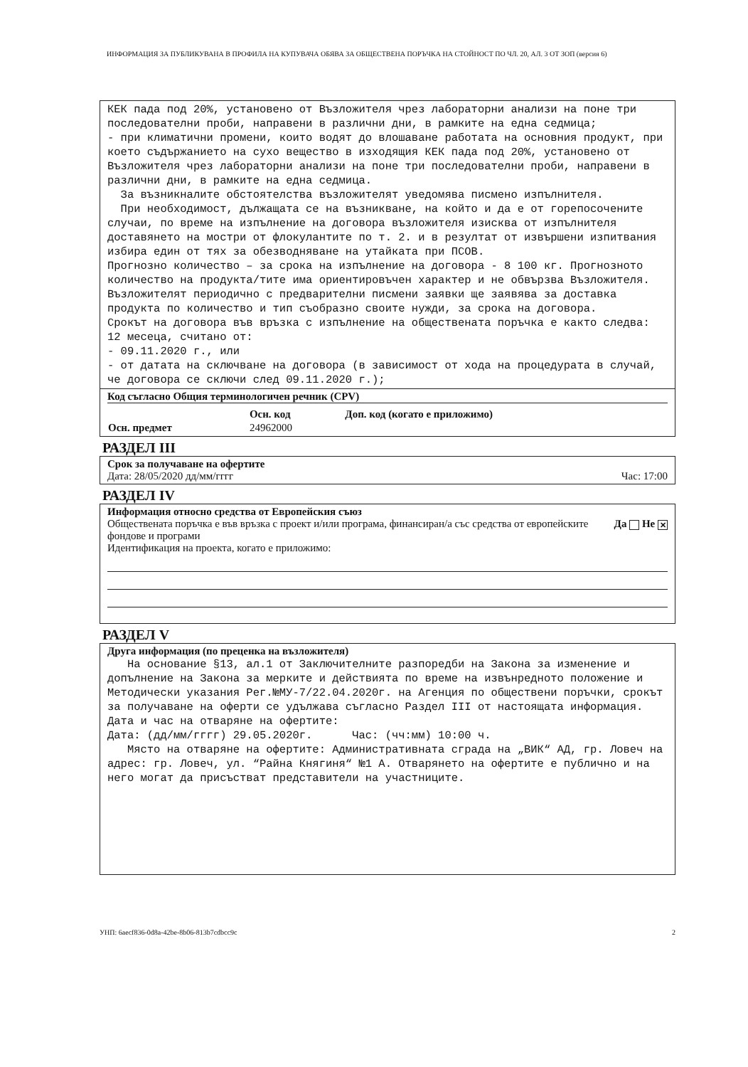ИНФОРМАЦИЯ ЗА ПУБЛИКУВАНА В ПРОФИЛА НА КУПУВАЧА ОБЯВА ЗА ОБЩЕСТВЕНА ПОРЪЧКА НА СТОЙНОСТ ПО ЧЛ. 20, АЛ. 3 ОТ ЗОП (версия 6)
КЕК пада под 20%, установено от Възложителя чрез лабораторни анализи на поне три последователни проби, направени в различни дни, в рамките на една седмица;
- при климатични промени, които водят до влошаване работата на основния продукт, при което съдържанието на сухо вещество в изходящия КЕК пада под 20%, установено от Възложителя чрез лабораторни анализи на поне три последователни проби, направени в различни дни, в рамките на една седмица.
За възникналите обстоятелства възложителят уведомява писмено изпълнителя.
При необходимост, дължащата се на възникване, на който и да е от горепосочените случаи, по време на изпълнение на договора възложителя изисква от изпълнителя доставянето на мостри от флокулантите по т. 2. и в резултат от извършени изпитвания избира един от тях за обезводняване на утайката при ПСОВ.
Прогнозно количество – за срока на изпълнение на договора - 8 100 кг. Прогнозното количество на продукта/тите има ориентировъчен характер и не обвързва Възложителя. Възложителят периодично с предварителни писмени заявки ще заявява за доставка продукта по количество и тип съобразно своите нужди, за срока на договора.
Срокът на договора във връзка с изпълнение на обществената поръчка е както следва: 12 месеца, считано от:
- 09.11.2020 г., или
- от датата на сключване на договора (в зависимост от хода на процедурата в случай, че договора се сключи след 09.11.2020 г.);
Код съгласно Общия терминологичен речник (CPV)
| | Осн. код | Доп. код (когато е приложимо) |
| --- | --- | --- |
| Осн. предмет | 24962000 | |
РАЗДЕЛ III
Срок за получаване на офертите
Дата: 28/05/2020 дд/мм/гггг Час: 17:00
РАЗДЕЛ IV
Информация относно средства от Европейския съюз
Обществената поръчка е във връзка с проект и/или програма, финансиран/а със средства от европейските фондове и програми Да Не ✕
Идентификация на проекта, когато е приложимо:
РАЗДЕЛ V
Друга информация (по преценка на възложителя)
На основание §13, ал.1 от Заключителните разпоредби на Закона за изменение и допълнение на Закона за мерките и действията по време на извънредното положение и Методически указания Рег.№МУ-7/22.04.2020г. на Агенция по обществени поръчки, срокът за получаване на оферти се удължава съгласно Раздел III от настоящата информация.
Дата и час на отваряне на офертите:
Дата: (дд/мм/гггг) 29.05.2020г. Час: (чч:мм) 10:00 ч.
Място на отваряне на офертите: Административната сграда на „ВИК“ АД, гр. Ловеч на адрес: гр. Ловеч, ул. “Райна Княгиня“ №1 А. Отварянето на офертите е публично и на него могат да присъстват представители на участниците.
УНП: 6aecf836-0d8a-42be-8b06-813b7cdbcc9c 2